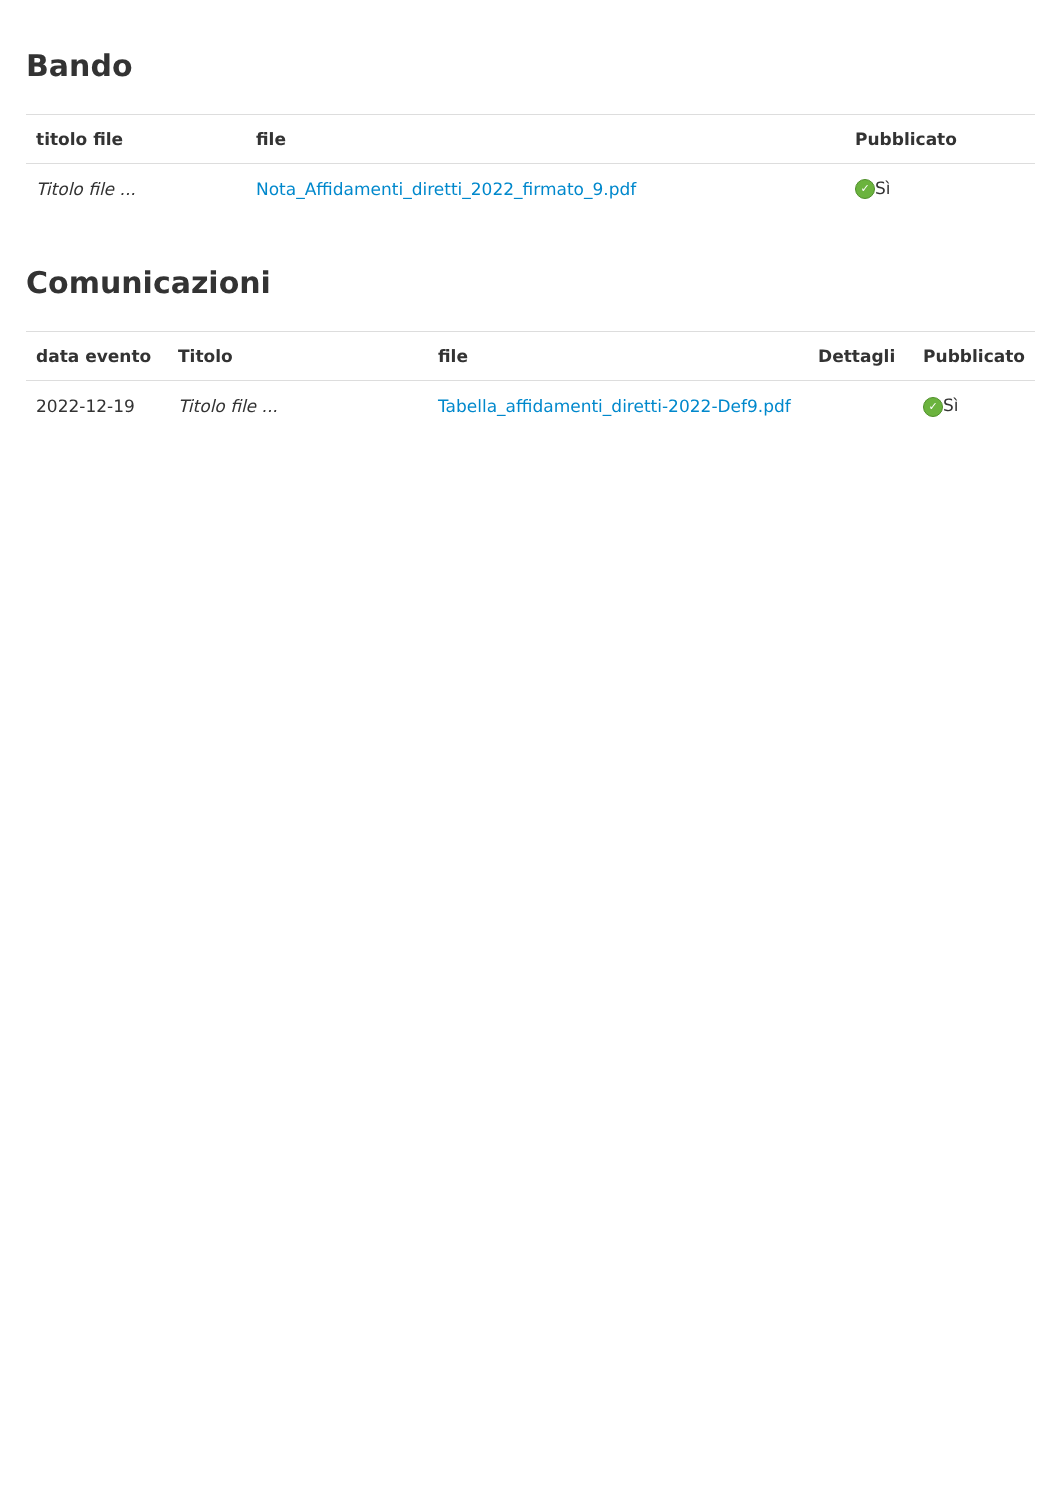Bando
| titolo file | file | Pubblicato |
| --- | --- | --- |
| Titolo file ... | Nota_Affidamenti_diretti_2022_firmato_9.pdf | ✓ Sì |
Comunicazioni
| data evento | Titolo | file | Dettagli | Pubblicato |
| --- | --- | --- | --- | --- |
| 2022-12-19 | Titolo file ... | Tabella_affidamenti_diretti-2022-Def9.pdf | | ✓ Sì |